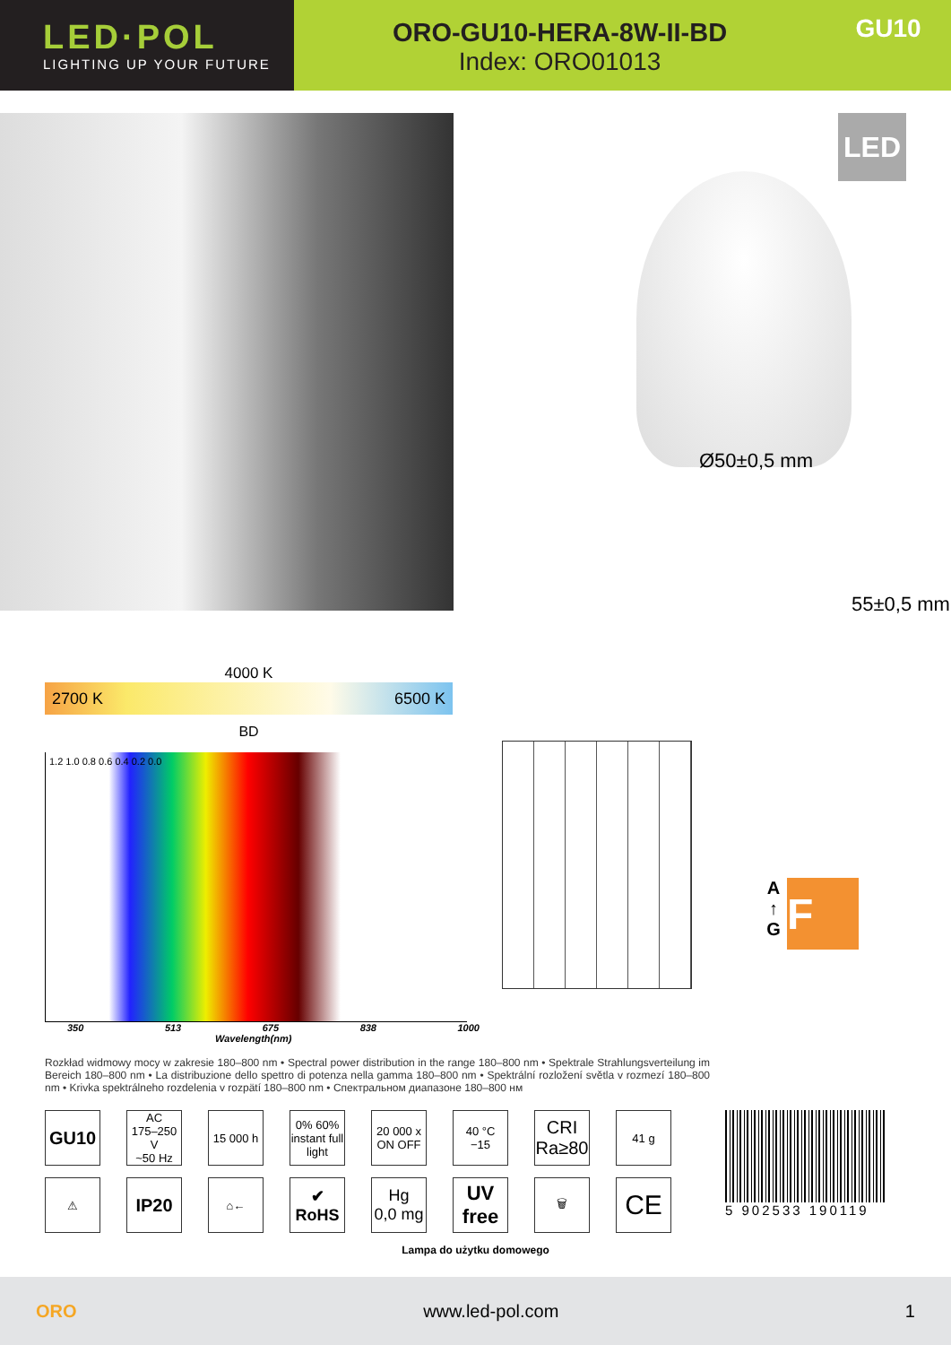LED·POL
LIGHTING UP YOUR FUTURE
ORO-GU10-HERA-8W-II-BD
Index: ORO01013
GU10
4000 K
2700 K 6500 K
BD
1.2 1.0 0.8 0.6 0.4 0.2 0.0
350 513 675 838 1000
Wavelength(nm)
LED
Ø50±0,5 mm
55±0,5 mm
A
↑
G F
Rozkład widmowy mocy w zakresie 180–800 nm • Spectral power distribution in the range 180–800 nm • Spektrale Strahlungsverteilung im Bereich 180–800 nm • La distribuzione dello spettro di potenza nella gamma 180–800 nm • Spektrální rozložení světla v rozmezí 180–800 nm • Krivka spektrálneho rozdelenia v rozpätí 180–800 nm • Спектральном диапазоне 180–800 нм
GU10
AC
175–250 V
~50 Hz
15 000 h
0% 60%
instant full light
20 000 x
ON OFF
40 °C
−15
CRI
Ra≥80
41 g
⚠
IP20
⌂←
✔
RoHS
Hg
0,0 mg
UV
free
🗑
CE
5 902533 190119
Lampa do użytku domowego
ORO www.led-pol.com 1